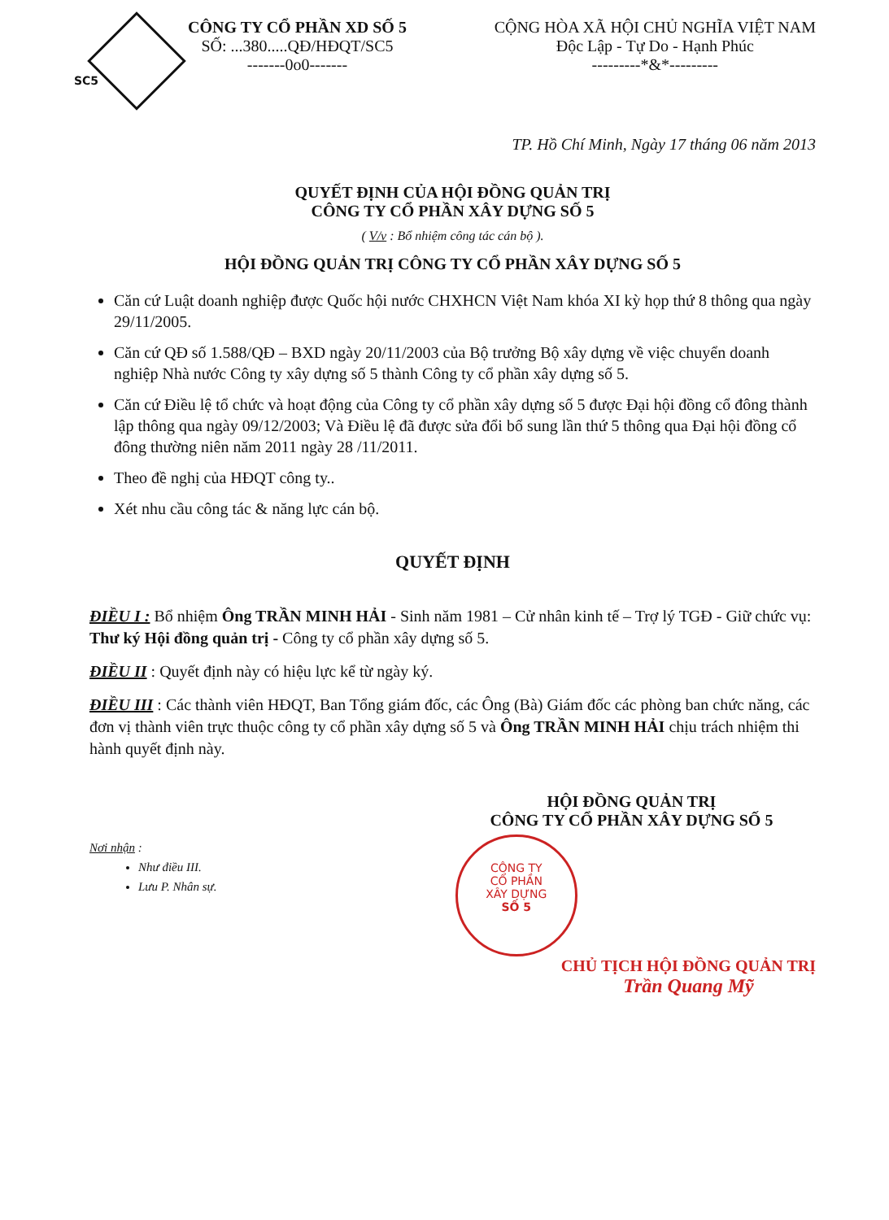CÔNG TY CỔ PHẦN XD SỐ 5
SỐ: ...380.....QĐ/HĐQT/SC5
-------0o0-------
SC5
CỘNG HÒA XÃ HỘI CHỦ NGHĨA VIỆT NAM
Độc Lập - Tự Do - Hạnh Phúc
---------*&*---------
TP. Hồ Chí Minh, Ngày 17 tháng 06 năm 2013
QUYẾT ĐỊNH CỦA HỘI ĐỒNG QUẢN TRỊ
CÔNG TY CỔ PHẦN XÂY DỰNG SỐ 5
( V/v : Bổ nhiệm công tác cán bộ ).
HỘI ĐỒNG QUẢN TRỊ CÔNG TY CỔ PHẦN XÂY DỰNG SỐ 5
Căn cứ Luật doanh nghiệp được Quốc hội nước CHXHCN Việt Nam khóa XI kỳ họp thứ 8 thông qua ngày 29/11/2005.
Căn cứ QĐ số 1.588/QĐ – BXD ngày 20/11/2003 của Bộ trưởng Bộ xây dựng về việc chuyển doanh nghiệp Nhà nước Công ty xây dựng số 5 thành Công ty cổ phần xây dựng số 5.
Căn cứ Điều lệ tổ chức và hoạt động của Công ty cổ phần xây dựng số 5 được Đại hội đồng cổ đông thành lập thông qua ngày 09/12/2003; Và Điều lệ đã được sửa đổi bổ sung lần thứ 5 thông qua Đại hội đồng cổ đông thường niên năm 2011 ngày 28 /11/2011.
Theo đề nghị của HĐQT công ty..
Xét nhu cầu công tác & năng lực cán bộ.
QUYẾT ĐỊNH
ĐIỀU I : Bổ nhiệm Ông TRẦN MINH HẢI - Sinh năm 1981 – Cử nhân kinh tế – Trợ lý TGĐ - Giữ chức vụ: Thư ký Hội đồng quản trị - Công ty cổ phần xây dựng số 5.
ĐIỀU II : Quyết định này có hiệu lực kể từ ngày ký.
ĐIỀU III : Các thành viên HĐQT, Ban Tổng giám đốc, các Ông (Bà) Giám đốc các phòng ban chức năng, các đơn vị thành viên trực thuộc công ty cổ phần xây dựng số 5 và Ông TRẦN MINH HẢI chịu trách nhiệm thi hành quyết định này.
Nơi nhận :
Như điều III.
Lưu P. Nhân sự.
HỘI ĐỒNG QUẢN TRỊ
CÔNG TY CỔ PHẦN XÂY DỰNG SỐ 5
CÔNG TY
CỔ PHẦN
XÂY DỰNG
SỐ 5
CHỦ TỊCH HỘI ĐỒNG QUẢN TRỊ
Trần Quang Mỹ